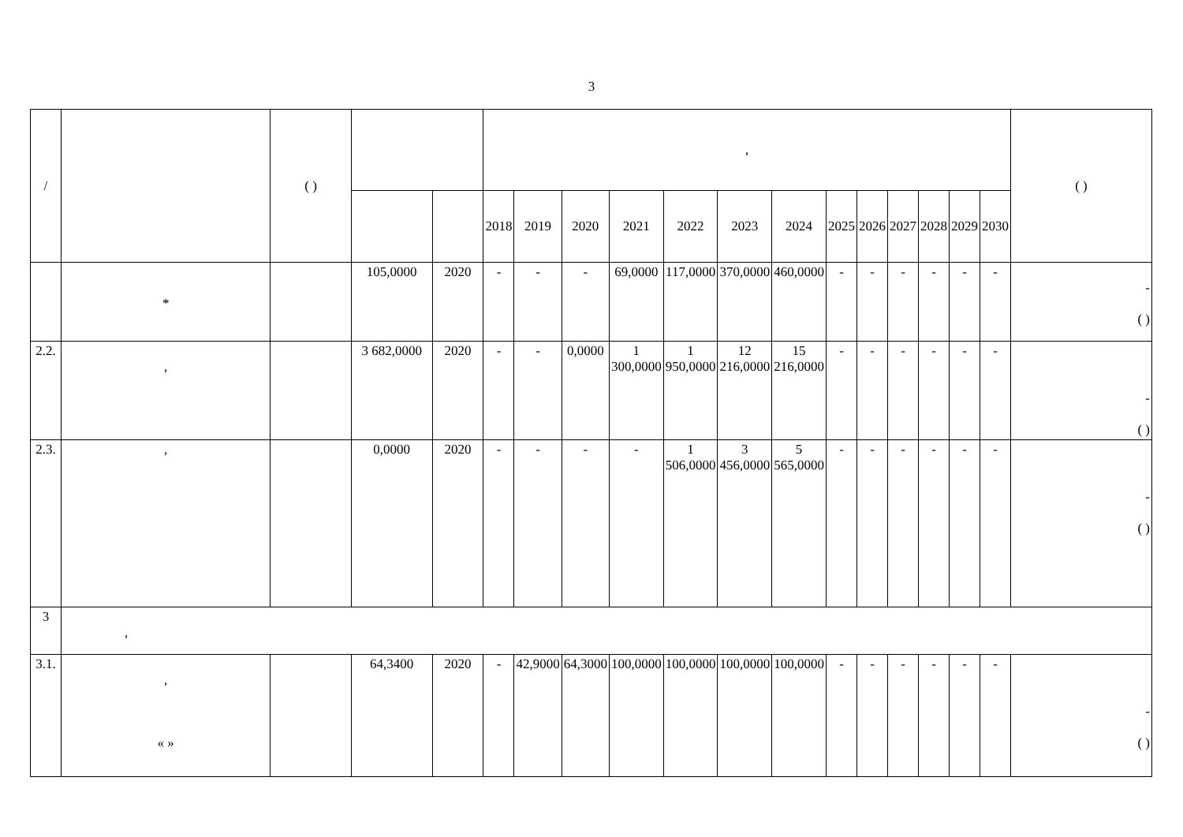3
| / | | ( ) | | | , | | | | | | | | | | | | | ( ) |
| --- | --- | --- | --- | --- | --- | --- | --- | --- | --- | --- | --- | --- | --- | --- | --- | --- | --- | --- |
| | | | | | 2018 | 2019 | 2020 | 2021 | 2022 | 2023 | 2024 | 2025 | 2026 | 2027 | 2028 | 2029 | 2030 | |
| | * | | 105,0000 | 2020 | - | - | - | 69,0000 | 117,0000 | 370,0000 | 460,0000 | - | - | - | - | - | - | - ( ) |
| 2.2. | , | | 3 682,0000 | 2020 | - | - | 0,0000 | 1 300,0000 | 1 950,0000 | 12 216,0000 | 15 216,0000 | - | - | - | - | - | - | - ( ) |
| 2.3. | , | | 0,0000 | 2020 | - | - | - | - | 1 506,0000 | 3 456,0000 | 5 565,0000 | - | - | - | - | - | - | - ( ) |
| 3 | , | | | | | | | | | | | | | | | | | |
| 3.1. | , « » | | 64,3400 | 2020 | - | 42,9000 | 64,3000 | 100,0000 | 100,0000 | 100,0000 | 100,0000 | - | - | - | - | - | - | - ( ) |